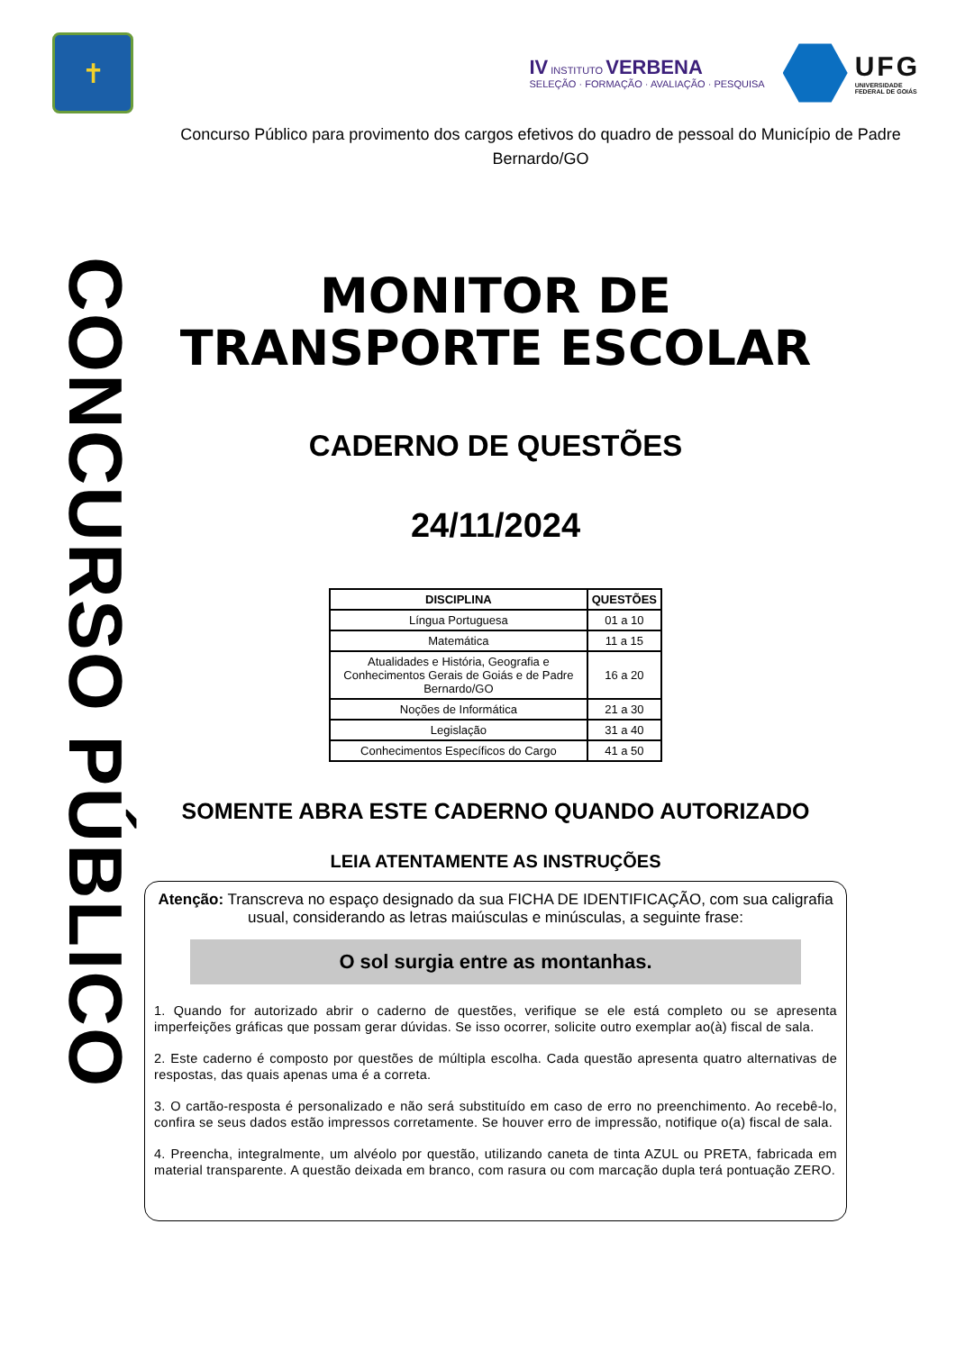✝
IV INSTITUTO VERBENA
SELEÇÃO · FORMAÇÃO · AVALIAÇÃO · PESQUISA
UFG
UNIVERSIDADE
FEDERAL DE GOIÁS
Concurso Público para provimento dos cargos efetivos do quadro de pessoal do Município de Padre Bernardo/GO
CONCURSO PÚBLICO
MONITOR DE
TRANSPORTE ESCOLAR
CADERNO DE QUESTÕES
24/11/2024
| DISCIPLINA | QUESTÕES |
| --- | --- |
| Língua Portuguesa | 01 a 10 |
| Matemática | 11 a 15 |
| Atualidades e História, Geografia e Conhecimentos Gerais de Goiás e de Padre Bernardo/GO | 16 a 20 |
| Noções de Informática | 21 a 30 |
| Legislação | 31 a 40 |
| Conhecimentos Específicos do Cargo | 41 a 50 |
SOMENTE ABRA ESTE CADERNO QUANDO AUTORIZADO
LEIA ATENTAMENTE AS INSTRUÇÕES
Atenção: Transcreva no espaço designado da sua FICHA DE IDENTIFICAÇÃO, com sua caligrafia usual, considerando as letras maiúsculas e minúsculas, a seguinte frase:
O sol surgia entre as montanhas.
1. Quando for autorizado abrir o caderno de questões, verifique se ele está completo ou se apresenta imperfeições gráficas que possam gerar dúvidas. Se isso ocorrer, solicite outro exemplar ao(à) fiscal de sala.
2. Este caderno é composto por questões de múltipla escolha. Cada questão apresenta quatro alternativas de respostas, das quais apenas uma é a correta.
3. O cartão-resposta é personalizado e não será substituído em caso de erro no preenchimento. Ao recebê-lo, confira se seus dados estão impressos corretamente. Se houver erro de impressão, notifique o(a) fiscal de sala.
4. Preencha, integralmente, um alvéolo por questão, utilizando caneta de tinta AZUL ou PRETA, fabricada em material transparente. A questão deixada em branco, com rasura ou com marcação dupla terá pontuação ZERO.